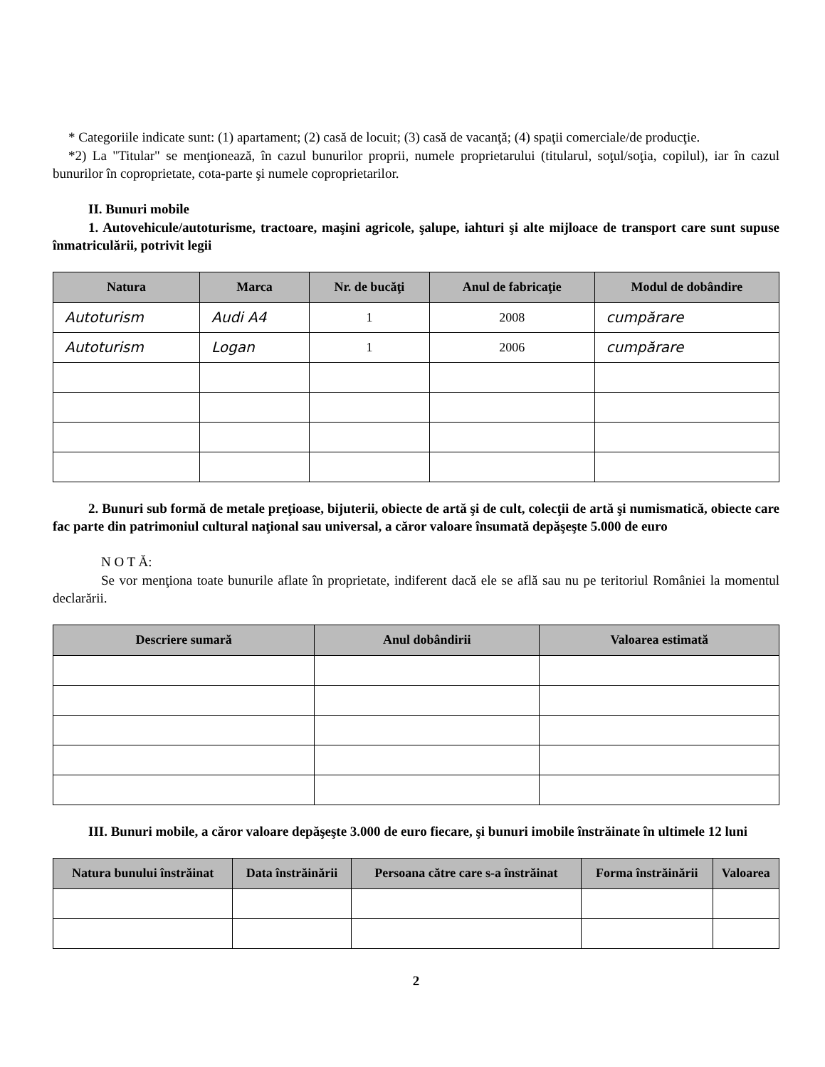* Categoriile indicate sunt: (1) apartament; (2) casă de locuit; (3) casă de vacanţă; (4) spaţii comerciale/de producţie.
*2) La "Titular" se menţionează, în cazul bunurilor proprii, numele proprietarului (titularul, soţul/soţia, copilul), iar în cazul bunurilor în coproprietate, cota-parte şi numele coproprietarilor.
II. Bunuri mobile
1. Autovehicule/autoturisme, tractoare, maşini agricole, şalupe, iahturi şi alte mijloace de transport care sunt supuse înmatriculării, potrivit legii
| Natura | Marca | Nr. de bucăţi | Anul de fabricaţie | Modul de dobândire |
| --- | --- | --- | --- | --- |
| Autoturism | Audi A4 | 1 | 2008 | cumpărare |
| Autoturism | Logan | 1 | 2006 | cumpărare |
2. Bunuri sub formă de metale preţioase, bijuterii, obiecte de artă şi de cult, colecţii de artă şi numismatică, obiecte care fac parte din patrimoniul cultural naţional sau universal, a căror valoare însumată depăşeşte 5.000 de euro
N O T Ă:
Se vor menţiona toate bunurile aflate în proprietate, indiferent dacă ele se află sau nu pe teritoriul României la momentul declarării.
| Descriere sumară | Anul dobândirii | Valoarea estimată |
| --- | --- | --- |
III. Bunuri mobile, a căror valoare depăşeşte 3.000 de euro fiecare, şi bunuri imobile înstrăinate în ultimele 12 luni
| Natura bunului înstrăinat | Data înstrăinării | Persoana către care s-a înstrăinat | Forma înstrăinării | Valoarea |
| --- | --- | --- | --- | --- |
2